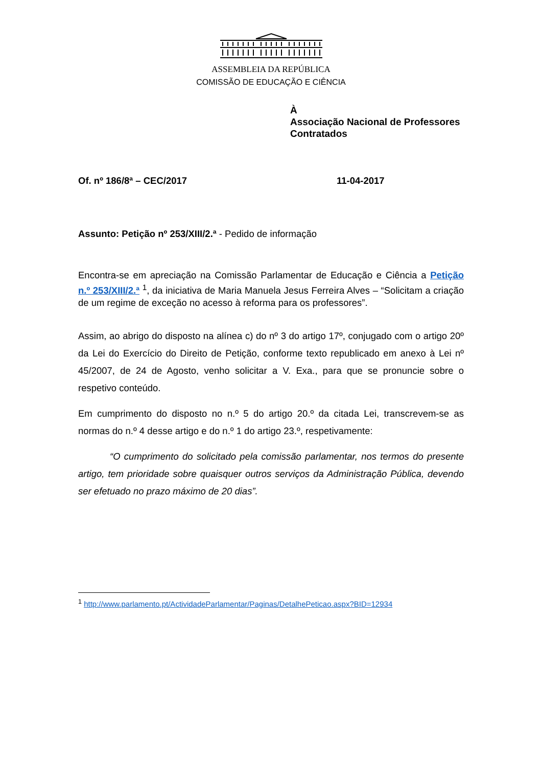ASSEMBLEIA DA REPÚBLICA
COMISSÃO DE EDUCAÇÃO E CIÊNCIA
À
Associação Nacional de Professores
Contratados
Of. nº 186/8ª – CEC/2017 11-04-2017
Assunto: Petição nº 253/XIII/2.ª - Pedido de informação
Encontra-se em apreciação na Comissão Parlamentar de Educação e Ciência a Petição n.º 253/XIII/2.ª <sup>1</sup>, da iniciativa de Maria Manuela Jesus Ferreira Alves – “Solicitam a criação de um regime de exceção no acesso à reforma para os professores”.
Assim, ao abrigo do disposto na alínea c) do nº 3 do artigo 17º, conjugado com o artigo 20º da Lei do Exercício do Direito de Petição, conforme texto republicado em anexo à Lei nº 45/2007, de 24 de Agosto, venho solicitar a V. Exa., para que se pronuncie sobre o respetivo conteúdo.
Em cumprimento do disposto no n.º 5 do artigo 20.º da citada Lei, transcrevem-se as normas do n.º 4 desse artigo e do n.º 1 do artigo 23.º, respetivamente:
“O cumprimento do solicitado pela comissão parlamentar, nos termos do presente artigo, tem prioridade sobre quaisquer outros serviços da Administração Pública, devendo ser efetuado no prazo máximo de 20 dias”.
<sup>1</sup> http://www.parlamento.pt/ActividadeParlamentar/Paginas/DetalhePeticao.aspx?BID=12934